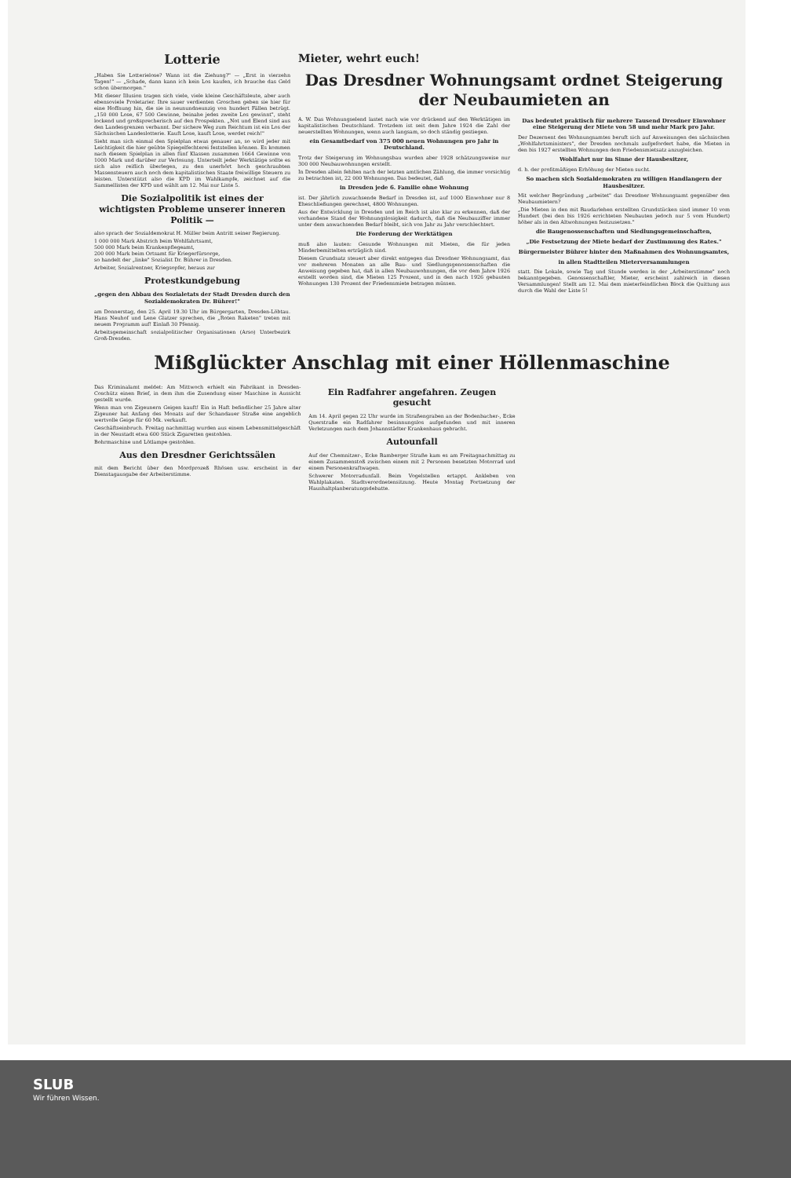Lotterie
„Haben Sie Lotterielose? Wann ist die Ziehung?" — „Erst in vierzehn Tagen!" — „Schade, dann kann ich kein Los kaufen, ich brauche das Geld schon übermorgen."
Mit dieser Illusion tragen sich viele, viele kleine Geschäftsleute, aber auch ebensoviele Proletarier. Ihre sauer verdienten Groschen geben sie hier für eine Hoffnung hin, die sie in neunundneunzig von hundert Fällen betrügt. „150 000 Lose, 67 500 Gewinne, beinahe jedes zweite Los gewinnt", steht lockend und großsprecherisch auf den Prospekten. „Not und Elend sind aus den Landesgrenzen verbannt. Der sichere Weg zum Reichtum ist ein Los der Sächsischen Landeslotterie. Kauft Lose, kauft Lose, werdet reich!"
Sieht man sich einmal den Spielplan etwas genauer an, so wird jeder mit Leichtigkeit die hier geübte Spiegelfechterei feststellen können. Es kommen nach diesem Spielplan in allen fünf Klassen zusammen 1664 Gewinne von 1000 Mark und darüber zur Verlosung. Unterteilt jeder Werktätige sollte es sich also reiflich überlegen, zu den unerhört hoch geschraubten Massensteuern auch noch dem kapitalistischen Staate freiwillige Steuern zu leisten. Unterstützt also die KPD im Wahlkampfe, zeichnet auf die Sammellisten der KPD und wählt am 12. Mai nur Liste 5.
Die Sozialpolitik ist eines der wichtigsten Probleme unserer inneren Politik —
also sprach der Sozialdemokrat H. Müller beim Antritt seiner Regierung.
1 000 000 Mark Abstrich beim Wohlfahrtsamt,
500 000 Mark beim Krankenpflegeamt,
200 000 Mark beim Ortsamt für Kriegerfürsorge,
so handelt der „linke" Sozialist Dr. Bührer in Dresden.
Arbeiter, Sozialrentner, Kriegsopfer, heraus zur
Protestkundgebung
„gegen den Abbau des Sozialetats der Stadt Dresden durch den Sozialdemokraten Dr. Bührer!"
am Donnerstag, den 25. April 19.30 Uhr im Bürgergarten, Dresden-Löbtau. Hans Neuhof und Lene Glatzer sprechen, die „Roten Raketen" treten mit neuem Programm auf! Einlaß 30 Pfennig.
Arbeitsgemeinschaft sozialpolitischer Organisationen (Arso) Unterbezirk Groß-Dresden.
Mieter, wehrt euch!
Das Dresdner Wohnungsamt ordnet Steigerung der Neubaumieten an
A. W. Das Wohnungselend lastet nach wie vor drückend auf den Werktätigen im kapitalistischen Deutschland. Trotzdem ist seit dem Jahre 1924 die Zahl der neuerstellten Wohnungen, wenn auch langsam, so doch ständig gestiegen.
ein Gesamtbedarf von 375 000 neuen Wohnungen pro Jahr in Deutschland.
Trotz der Steigerung im Wohnungsbau wurden aber 1928 schätzungsweise nur 300 000 Neubauwohnungen erstellt.
In Dresden allein fehlten nach der letzten amtlichen Zählung, die immer vorsichtig zu betrachten ist, 22 000 Wohnungen. Das bedeutet, daß
in Dresden jede 6. Familie ohne Wohnung
ist. Der jährlich zuwachsende Bedarf in Dresden ist, auf 1000 Einwohner nur 8 Eheschließungen gerechnet, 4800 Wohnungen.
Aus der Entwicklung in Dresden und im Reich ist also klar zu erkennen, daß der vorhandene Stand der Wohnungslosigkeit dadurch, daß die Neubauziffer immer unter dem anwachsenden Bedarf bleibt, sich von Jahr zu Jahr verschlechtert.
Die Forderung der Werktätigen
muß also lauten: Gesunde Wohnungen mit Mieten, die für jeden Minderbemittelten erträglich sind.
Diesem Grundsatz steuert aber direkt entgegen das Dresdner Wohnungsamt, das vor mehreren Monaten an alle Bau- und Siedlungsgenossenschaften die Anweisung gegeben hat, daß in allen Neubauwohnungen, die vor dem Jahre 1926 erstellt worden sind, die Mieten 125 Prozent, und in den nach 1926 gebauten Wohnungen 130 Prozent der Friedensmiete betragen müssen.
Das bedeutet praktisch für mehrere Tausend Dresdner Einwohner eine Steigerung der Miete von 58 und mehr Mark pro Jahr.
Der Dezernent des Wohnungsamtes beruft sich auf Anweisungen des sächsischen „Wohlfahrtsministers", der Dresden nochmals aufgefordert habe, die Mieten in den bis 1927 erstellten Wohnungen dem Friedensmietsatz anzugleichen.
Wohlfahrt nur im Sinne der Hausbesitzer,
d. h. der profitmäßigen Erhöhung der Mieten sucht.
So machen sich Sozialdemokraten zu willigen Handlangern der Hausbesitzer.
Mit welcher Begründung „arbeitet" das Dresdner Wohnungsamt gegenüber den Neubaumietern?
„Die Mieten in den mit Baudarlehen erstellten Grundstücken sind immer 10 vom Hundert (bei den bis 1926 errichteten Neubauten jedoch nur 5 vom Hundert) höher als in den Altwohnungen festzusetzen."
die Baugenossenschaften und Siedlungsgemeinschaften,
„Die Festsetzung der Miete bedarf der Zustimmung des Rates."
Bürgermeister Bührer hinter den Maßnahmen des Wohnungsamtes,
in allen Stadtteilen Mieterversammlungen
statt. Die Lokale, sowie Tag und Stunde werden in der „Arbeiterstimme" noch bekanntgegeben. Genossenschaftler, Mieter, erscheint zahlreich in diesen Versammlungen! Stellt am 12. Mai dem mieterfeindlichen Block die Quittung aus durch die Wahl der Liste 5!
Mißglückter Anschlag mit einer Höllenmaschine
Das Kriminalamt meldet: Am Mittwoch erhielt ein Fabrikant in Dresden-Coschütz einen Brief, in dem ihm die Zusendung einer Maschine in Aussicht gestellt wurde.
Wenn man von Zigeunern Geigen kauft! Ein in Haft befindlicher 25 Jahre alter Zigeuner hat Anfang des Monats auf der Schandauer Straße eine angeblich wertvolle Geige für 60 Mk. verkauft.
Geschäftseinbruch. Freitag nachmittag wurden aus einem Lebensmittelgeschäft in der Neustadt etwa 600 Stück Zigaretten gestohlen.
Bohrmaschine und Lötlampe gestohlen.
Aus den Dresdner Gerichtssälen
mit dem Bericht über den Mordprozeß Rhösen usw. erscheint in der Dienstagausgabe der Arbeiterstimme.
Ein Radfahrer angefahren. Zeugen gesucht
Am 14. April gegen 22 Uhr wurde im Straßengraben an der Bodenbacher-, Ecke Querstraße ein Radfahrer besinnungslos aufgefunden und mit inneren Verletzungen nach dem Johannstädter Krankenhaus gebracht.
Autounfall
Auf der Chemnitzer-, Ecke Bamberger Straße kam es am Freitagnachmittag zu einem Zusammenstoß zwischen einem mit 2 Personen besetzten Motorrad und einem Personenkraftwagen.
Schwerer Motorradunfall. Beim Vogelstellen ertappt. Ankleben von Wahlplakaten. Stadtverordnetensitzung. Heute Montag Fortsetzung der Haushaltplanberatungsdebatte.
SLUB
Wir führen Wissen.